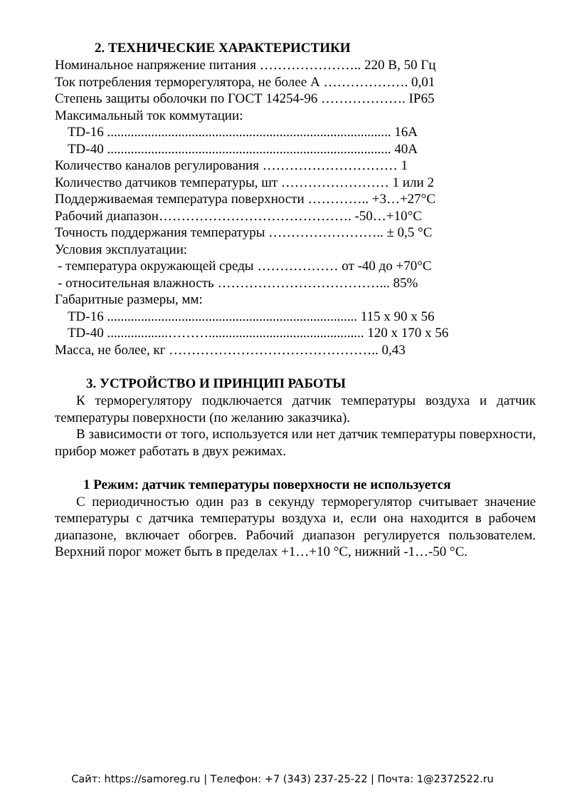2. ТЕХНИЧЕСКИЕ ХАРАКТЕРИСТИКИ
Номинальное напряжение питания ………………….. 220 В, 50 Гц
Ток потребления терморегулятора, не более А ………………. 0,01
Степень защиты оболочки по ГОСТ 14254-96 ………………. IP65
Максимальный ток коммутации:
TD-16 .................................................................................... 16А
TD-40 .................................................................................... 40А
Количество каналов регулирования ………………………… 1
Количество датчиков температуры, шт …………………… 1 или 2
Поддерживаемая температура поверхности ………….. +3…+27°С
Рабочий диапазон……………………………………. -50…+10°С
Точность поддержания температуры …………………….. ± 0,5 °С
Условия эксплуатации:
- температура окружающей среды ……………… от -40 до +70°С
- относительная влажность ………………………………... 85%
Габаритные размеры, мм:
TD-16 .......................................................................... 115 х 90 х 56
TD-40 ..................……….............................................. 120 х 170 х 56
Масса, не более, кг ……………………………………….. 0,43
3. УСТРОЙСТВО И ПРИНЦИП РАБОТЫ
К терморегулятору подключается датчик температуры воздуха и датчик температуры поверхности (по желанию заказчика).
В зависимости от того, используется или нет датчик температуры поверхности, прибор может работать в двух режимах.
1 Режим: датчик температуры поверхности не используется
С периодичностью один раз в секунду терморегулятор считывает значение температуры с датчика температуры воздуха и, если она находится в рабочем диапазоне, включает обогрев. Рабочий диапазон регулируется пользователем. Верхний порог может быть в пределах +1…+10 °С, нижний -1…-50 °С.
Сайт: https://samoreg.ru | Телефон: +7 (343) 237-25-22 | Почта: 1@2372522.ru